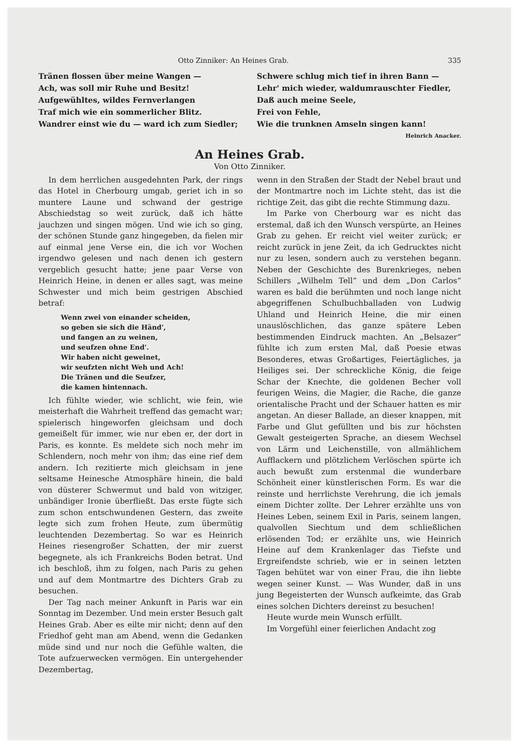Otto Zinniker: An Heines Grab. 335
Tränen flossen über meine Wangen —
Ach, was soll mir Ruhe und Besitz!
Aufgewühltes, wildes Fernverlangen
Traf mich wie ein sommerlicher Blitz.
Wandrer einst wie du — ward ich zum Siedler;
Schwere schlug mich tief in ihren Bann —
Lehr' mich wieder, waldumrauschter Fiedler,
Daß auch meine Seele,
Frei von Fehle,
Wie die trunknen Amseln singen kann!
Heinrich Anacker.
An Heines Grab.
Von Otto Zinniker.
In dem herrlichen ausgedehnten Park, der rings das Hotel in Cherbourg umgab, geriet ich in so muntere Laune und schwand der gestrige Abschiedstag so weit zurück, daß ich hätte jauchzen und singen mögen. Und wie ich so ging, der schönen Stunde ganz hingegeben, da fielen mir auf einmal jene Verse ein, die ich vor Wochen irgendwo gelesen und nach denen ich gestern vergeblich gesucht hatte; jene paar Verse von Heinrich Heine, in denen er alles sagt, was meine Schwester und mich beim gestrigen Abschied betraf:
Wenn zwei von einander scheiden,
so geben sie sich die Händ',
und fangen an zu weinen,
und seufzen ohne End'.
Wir haben nicht geweinet,
wir seufzten nicht Weh und Ach!
Die Tränen und die Seufzer,
die kamen hintennach.
Ich fühlte wieder, wie schlicht, wie fein, wie meisterhaft die Wahrheit treffend das gemacht war; spielerisch hingeworfen gleichsam und doch gemeißelt für immer, wie nur eben er, der dort in Paris, es konnte. Es meldete sich noch mehr im Schlendern, noch mehr von ihm; das eine rief dem andern. Ich rezitierte mich gleichsam in jene seltsame Heinesche Atmosphäre hinein, die bald von düsterer Schwermut und bald von witziger, unbändiger Ironie überfließt. Das erste fügte sich zum schon entschwundenen Gestern, das zweite legte sich zum frohen Heute, zum übermütig leuchtenden Dezembertag. So war es Heinrich Heines riesengroßer Schatten, der mir zuerst begegnete, als ich Frankreichs Boden betrat. Und ich beschloß, ihm zu folgen, nach Paris zu gehen und auf dem Montmartre des Dichters Grab zu besuchen.
Der Tag nach meiner Ankunft in Paris war ein Sonntag im Dezember. Und mein erster Besuch galt Heines Grab. Aber es eilte mir nicht; denn auf den Friedhof geht man am Abend, wenn die Gedanken müde sind und nur noch die Gefühle walten, die Tote aufzuerwecken vermögen. Ein untergehender Dezembertag,
wenn in den Straßen der Stadt der Nebel braut und der Montmartre noch im Lichte steht, das ist die richtige Zeit, das gibt die rechte Stimmung dazu.
Im Parke von Cherbourg war es nicht das erstemal, daß ich den Wunsch verspürte, an Heines Grab zu gehen. Er reicht viel weiter zurück; er reicht zurück in jene Zeit, da ich Gedrucktes nicht nur zu lesen, sondern auch zu verstehen begann. Neben der Geschichte des Burenkrieges, neben Schillers „Wilhelm Tell“ und dem „Don Carlos“ waren es bald die berühmten und noch lange nicht abgegriffenen Schulbuchballaden von Ludwig Uhland und Heinrich Heine, die mir einen unauslöschlichen, das ganze spätere Leben bestimmenden Eindruck machten. An „Belsazer“ fühlte ich zum ersten Mal, daß Poesie etwas Besonderes, etwas Großartiges, Feiertägliches, ja Heiliges sei. Der schreckliche König, die feige Schar der Knechte, die goldenen Becher voll feurigen Weins, die Magier, die Rache, die ganze orientalische Pracht und der Schauer hatten es mir angetan. An dieser Ballade, an dieser knappen, mit Farbe und Glut gefüllten und bis zur höchsten Gewalt gesteigerten Sprache, an diesem Wechsel von Lärm und Leichenstille, von allmählichem Aufflackern und plötzlichem Verlöschen spürte ich auch bewußt zum erstenmal die wunderbare Schönheit einer künstlerischen Form. Es war die reinste und herrlichste Verehrung, die ich jemals einem Dichter zollte. Der Lehrer erzählte uns von Heines Leben, seinem Exil in Paris, seinem langen, qualvollen Siechtum und dem schließlichen erlösenden Tod; er erzählte uns, wie Heinrich Heine auf dem Krankenlager das Tiefste und Ergreifendste schrieb, wie er in seinen letzten Tagen behütet war von einer Frau, die ihn liebte wegen seiner Kunst. — Was Wunder, daß in uns jung Begeisterten der Wunsch aufkeimte, das Grab eines solchen Dichters dereinst zu besuchen!
Heute wurde mein Wunsch erfüllt.
Im Vorgefühl einer feierlichen Andacht zog